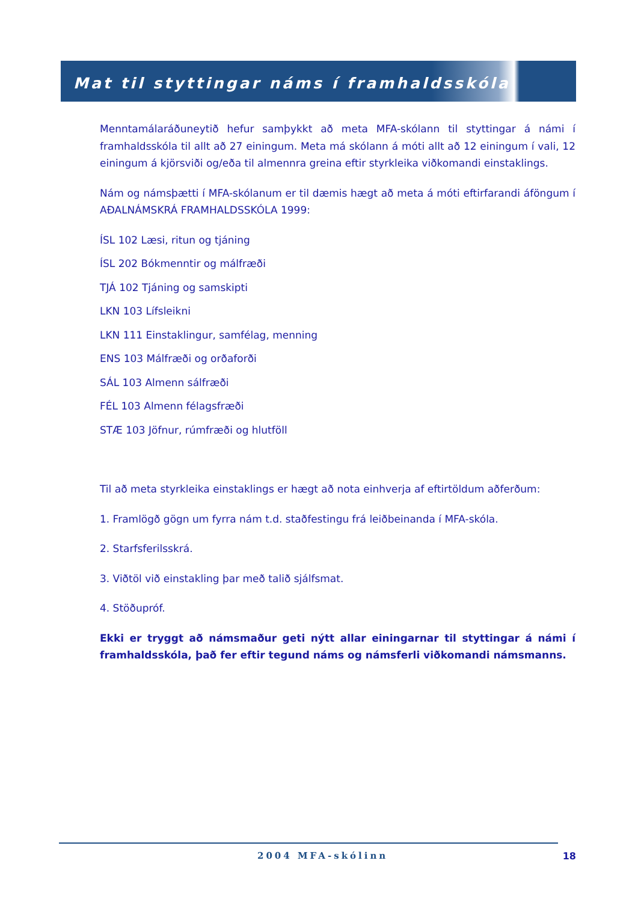Mat til styttingar náms í framhaldsskóla
Menntamálaráðuneytið hefur samþykkt að meta MFA-skólann til styttingar á námi í framhaldsskóla til allt að 27 einingum. Meta má skólann á móti allt að 12 einingum í vali, 12 einingum á kjörsviði og/eða til almennra greina eftir styrkleika viðkomandi einstaklings.
Nám og námsþætti í MFA-skólanum er til dæmis hægt að meta á móti eftirfarandi áföngum í AÐALNÁMSKRÁ FRAMHALDSSKÓLA 1999:
ÍSL 102 Læsi, ritun og tjáning
ÍSL 202 Bókmenntir og málfræði
TJÁ 102 Tjáning og samskipti
LKN 103 Lífsleikni
LKN 111 Einstaklingur, samfélag, menning
ENS 103 Málfræði og orðaforði
SÁL 103 Almenn sálfræði
FÉL 103 Almenn félagsfræði
STÆ 103 Jöfnur, rúmfræði og hlutföll
Til að meta styrkleika einstaklings er hægt að nota einhverja af eftirtöldum aðferðum:
1. Framlögð gögn um fyrra nám t.d. staðfestingu frá leiðbeinanda í MFA-skóla.
2. Starfsferilsskrá.
3. Viðtöl við einstakling þar með talið sjálfsmat.
4. Stöðupróf.
Ekki er tryggt að námsmaður geti nýtt allar einingarnar til styttingar á námi í framhaldsskóla, það fer eftir tegund náms og námsferli viðkomandi námsmanns.
2004 MFA-skólinn 18